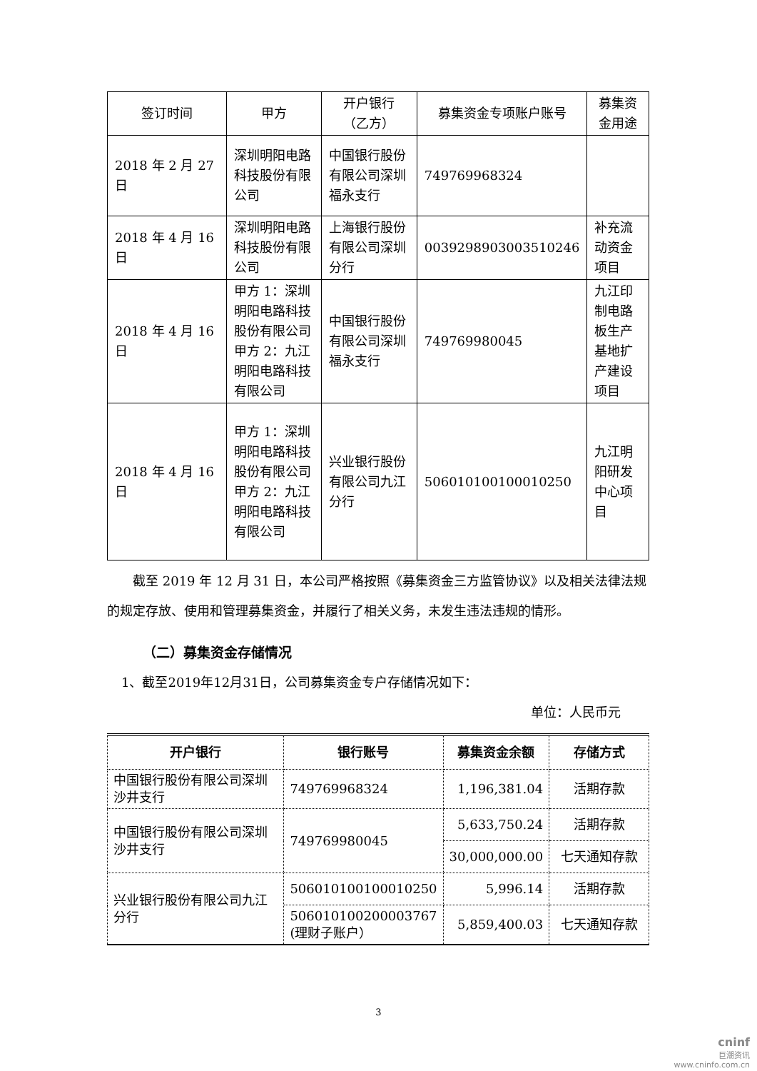| 签订时间 | 甲方 | 开户银行 （乙方） | 募集资金专项账户账号 | 募集资金用途 |
| --- | --- | --- | --- | --- |
| 2018 年 2 月 27 日 | 深圳明阳电路科技股份有限公司 | 中国银行股份有限公司深圳福永支行 | 749769968324 | |
| 2018 年 4 月 16 日 | 深圳明阳电路科技股份有限公司 | 上海银行股份有限公司深圳分行 | 0039298903003510246 | 补充流动资金项目 |
| 2018 年 4 月 16 日 | 甲方 1：深圳明阳电路科技股份有限公司 甲方 2：九江明阳电路科技有限公司 | 中国银行股份有限公司深圳福永支行 | 749769980045 | 九江印制电路板生产基地扩产建设项目 |
| 2018 年 4 月 16 日 | 甲方 1：深圳明阳电路科技股份有限公司 甲方 2：九江明阳电路科技有限公司 | 兴业银行股份有限公司九江分行 | 506010100100010250 | 九江明阳研发中心项目 |
截至 2019 年 12 月 31 日，本公司严格按照《募集资金三方监管协议》以及相关法律法规的规定存放、使用和管理募集资金，并履行了相关义务，未发生违法违规的情形。
（二）募集资金存储情况
1、截至2019年12月31日，公司募集资金专户存储情况如下：
单位：人民币元
| 开户银行 | 银行账号 | 募集资金余额 | 存储方式 |
| --- | --- | --- | --- |
| 中国银行股份有限公司深圳沙井支行 | 749769968324 | 1,196,381.04 | 活期存款 |
| 中国银行股份有限公司深圳沙井支行 | 749769980045 | 5,633,750.24 | 活期存款 |
| | | 30,000,000.00 | 七天通知存款 |
| 兴业银行股份有限公司九江分行 | 506010100100010250 | 5,996.14 | 活期存款 |
| | 506010100200003767 (理财子账户） | 5,859,400.03 | 七天通知存款 |
3
cninf
巨潮资讯
www.cninfo.com.cn